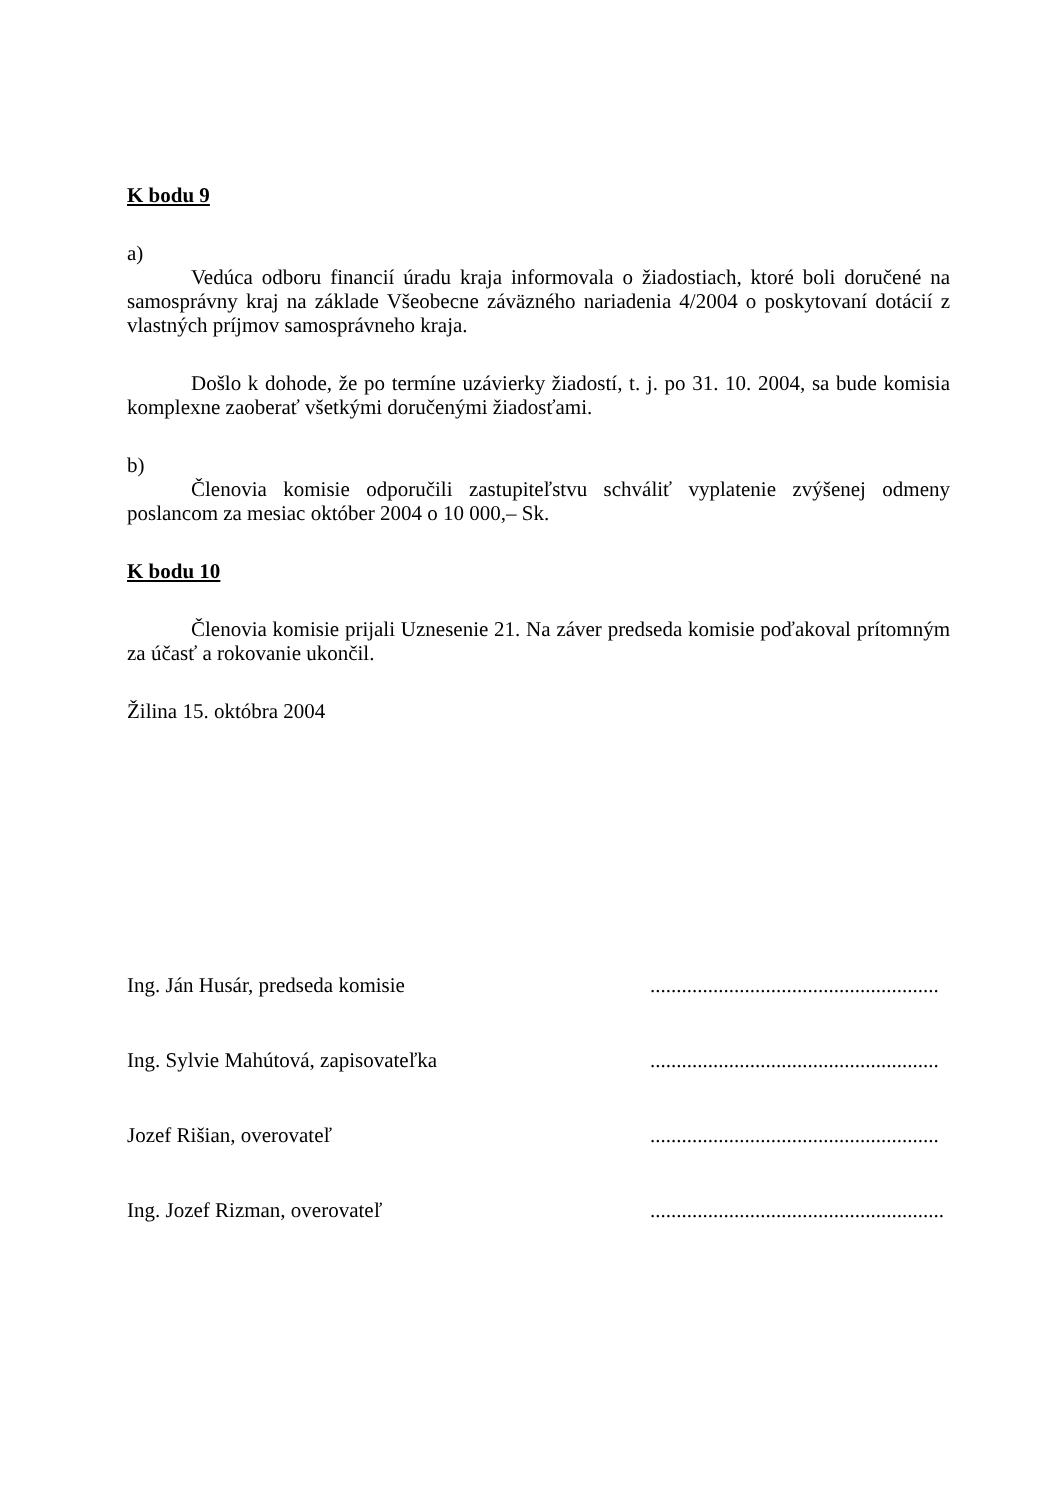K bodu 9
a)
Vedúca odboru financií úradu kraja informovala o žiadostiach, ktoré boli doručené na samosprávny kraj na základe Všeobecne záväzného nariadenia 4/2004 o poskytovaní dotácií z vlastných príjmov samosprávneho kraja.
Došlo k dohode, že po termíne uzávierky žiadostí, t. j. po 31. 10. 2004, sa bude komisia komplexne zaoberať všetkými doručenými žiadosťami.
b)
Členovia komisie odporučili zastupiteľstvu schváliť vyplatenie zvýšenej odmeny poslancom za mesiac október 2004 o 10 000,– Sk.
K bodu 10
Členovia komisie prijali Uznesenie 21. Na záver predseda komisie poďakoval prítomným za účasť a rokovanie ukončil.
Žilina 15. októbra 2004
Ing. Ján Husár, predseda komisie.......................................................
Ing. Sylvie Mahútová, zapisovateľka.......................................................
Jozef Rišian, overovateľ.......................................................
Ing. Jozef Rizman, overovateľ........................................................